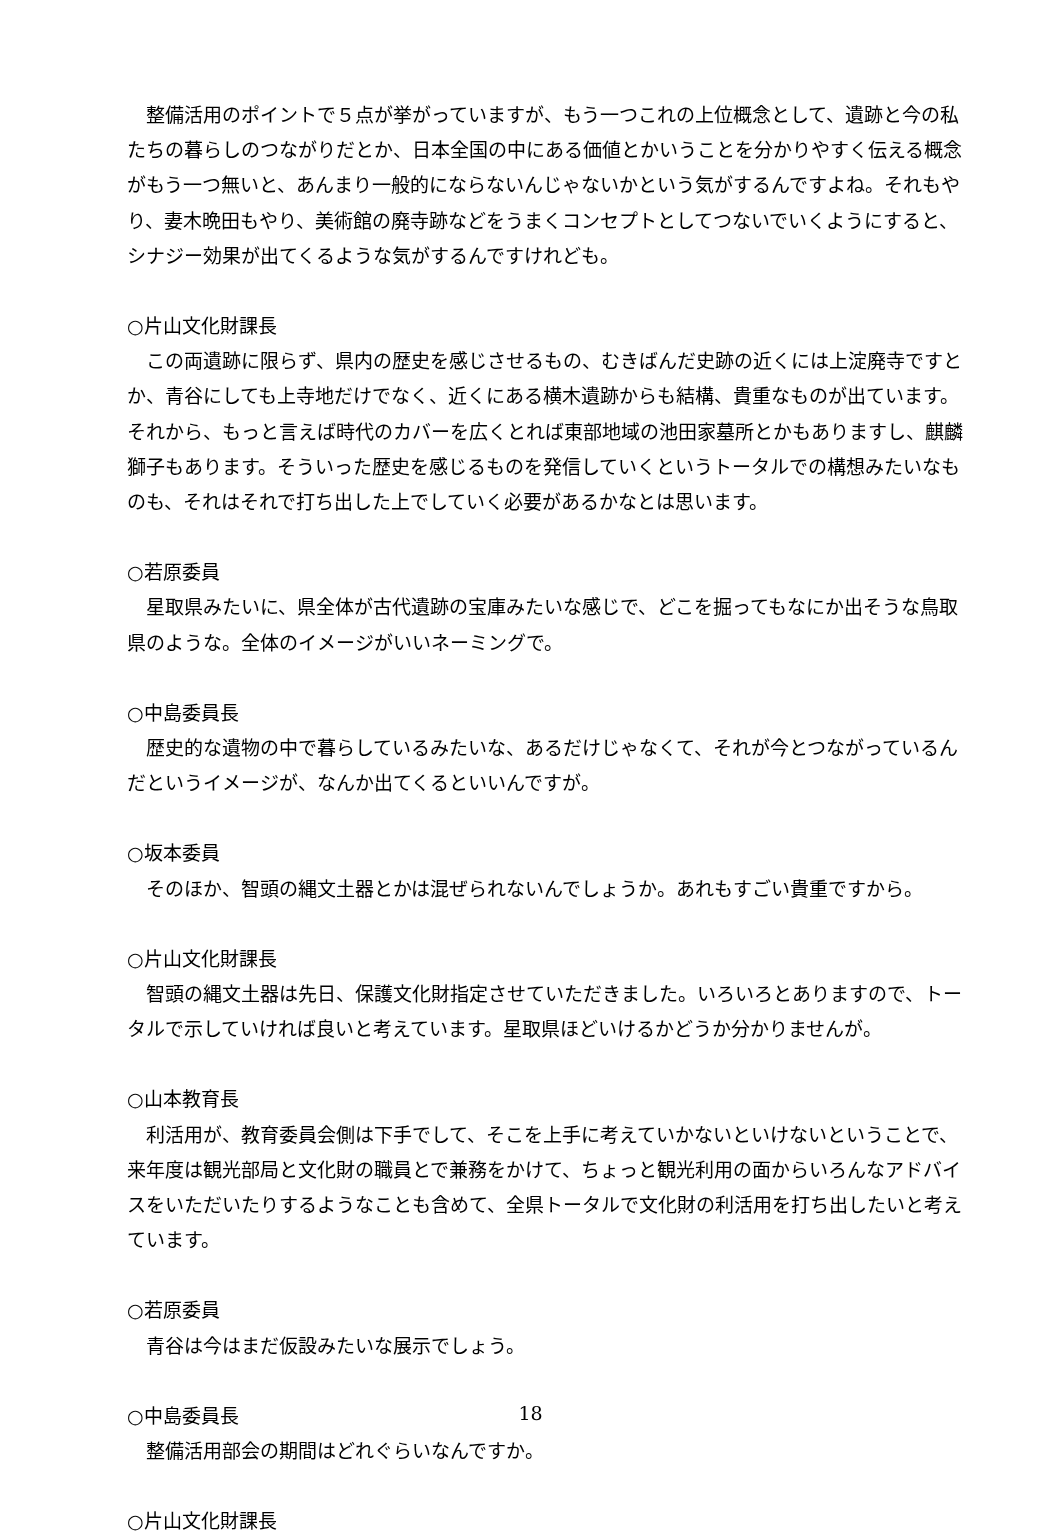整備活用のポイントで５点が挙がっていますが、もう一つこれの上位概念として、遺跡と今の私たちの暮らしのつながりだとか、日本全国の中にある価値とかいうことを分かりやすく伝える概念がもう一つ無いと、あんまり一般的にならないんじゃないかという気がするんですよね。それもやり、妻木晩田もやり、美術館の廃寺跡などをうまくコンセプトとしてつないでいくようにすると、シナジー効果が出てくるような気がするんですけれども。
○片山文化財課長
この両遺跡に限らず、県内の歴史を感じさせるもの、むきばんだ史跡の近くには上淀廃寺ですとか、青谷にしても上寺地だけでなく、近くにある横木遺跡からも結構、貴重なものが出ています。それから、もっと言えば時代のカバーを広くとれば東部地域の池田家墓所とかもありますし、麒麟獅子もあります。そういった歴史を感じるものを発信していくというトータルでの構想みたいなものも、それはそれで打ち出した上でしていく必要があるかなとは思います。
○若原委員
星取県みたいに、県全体が古代遺跡の宝庫みたいな感じで、どこを掘ってもなにか出そうな鳥取県のような。全体のイメージがいいネーミングで。
○中島委員長
歴史的な遺物の中で暮らしているみたいな、あるだけじゃなくて、それが今とつながっているんだというイメージが、なんか出てくるといいんですが。
○坂本委員
そのほか、智頭の縄文土器とかは混ぜられないんでしょうか。あれもすごい貴重ですから。
○片山文化財課長
智頭の縄文土器は先日、保護文化財指定させていただきました。いろいろとありますので、トータルで示していければ良いと考えています。星取県ほどいけるかどうか分かりませんが。
○山本教育長
利活用が、教育委員会側は下手でして、そこを上手に考えていかないといけないということで、来年度は観光部局と文化財の職員とで兼務をかけて、ちょっと観光利用の面からいろんなアドバイスをいただいたりするようなことも含めて、全県トータルで文化財の利活用を打ち出したいと考えています。
○若原委員
青谷は今はまだ仮設みたいな展示でしょう。
○中島委員長
整備活用部会の期間はどれぐらいなんですか。
○片山文化財課長
18